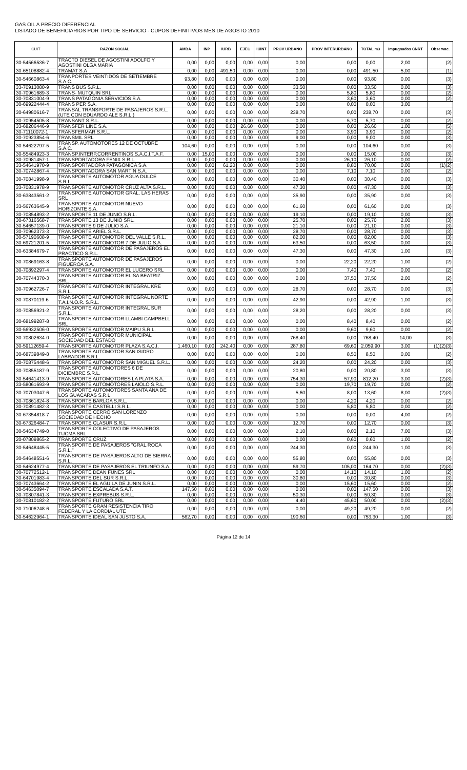GAS OIL A PRECIO DIFERENCIAL
LISTADO DE BENEFICIARIOS POR TIPO DE SERVICIO - CUPOS DEFINITIVOS MES DE AGOSTO 2010
| CUIT | RAZON SOCIAL | AMBA | INP | IURB | EJEC | IUINT | PROV URBANO | PROV INTERURBANO | TOTAL m3 | Impugnados CNRT | Observac. |
| --- | --- | --- | --- | --- | --- | --- | --- | --- | --- | --- | --- |
| 30-54566536-7 | TRACTO DIESEL DE AGOSTINI ADOLFO Y AGOSTINI OLGA MARIA | 0,00 | 0,00 | 0,00 | 0,00 | 0,00 | 0,00 | 0,00 | 0,00 | 2,00 | (2) |
| 30-65108882-4 | TRAMAT S.A | 0,00 | 0,00 | 491,50 | 0,00 | 0,00 | 0,00 | 0,00 | 491,50 | 5,00 | (1) |
| 30-54660863-4 | TRANPORTES VEINTIDOS DE SETIEMBRE S.A.C. | 93,80 | 0,00 | 0,00 | 0,00 | 0,00 | 0,00 | 0,00 | 93,80 | 0,00 | (3) |
| 33-70913080-9 | TRANS BUS S.R.L. | 0,00 | 0,00 | 0,00 | 0,00 | 0,00 | 33,50 | 0,00 | 33,50 | 0,00 | (3) |
| 30-70961689-3 | TRANS- MUTQUIN SRL | 0,00 | 0,00 | 0,00 | 0,00 | 0,00 | 0,00 | 5,80 | 5,80 | 0,00 | (2) |
| 30-70831004-9 | TRANS PATAGONIA SERVICIOS S.A. | 0,00 | 0,00 | 0,00 | 0,00 | 0,00 | 0,00 | 3,60 | 3,60 | 0,00 | (2) |
| 30-69922444-4 | TRANS PER S.A. | 0,00 | 0,00 | 0,00 | 0,00 | 0,00 | 0,00 | 0,00 | 0,00 | 3,00 | |
| 30-64980616-7 | TRANSAL TRANSPORTE DE PASAJEROS S.R.L. (UTE CON EDUARDO ALE S.R.L.) | 0,00 | 0,00 | 0,00 | 0,00 | 0,00 | 238,70 | 0,00 | 238,70 | 0,00 | (3) |
| 30-70954505-8 | TRANSANT S.R.L. | 0,00 | 0,00 | 0,00 | 0,00 | 0,00 | 0,00 | 5,70 | 5,70 | 0,00 | (2) |
| 33-68206446-9 | TRANSFER LINE S.A. | 0,00 | 0,00 | 0,00 | 26,60 | 0,00 | 0,00 | 0,00 | 26,60 | 1,00 | (5) |
| 30-71110072-1 | TRANSFERMAR S.R.L. | 0,00 | 0,00 | 0,00 | 0,00 | 0,00 | 0,00 | 3,90 | 3,90 | 0,00 | (2) |
| 30-70923854-6 | TRANSMIL SRL | 0,00 | 0,00 | 0,00 | 0,00 | 0,00 | 9,00 | 0,00 | 9,00 | 0,00 | (3) |
| 30-54622797-5 | TRANSP. AUTOMOTORES 12 DE OCTUBRE S.A.C. | 104,60 | 0,00 | 0,00 | 0,00 | 0,00 | 0,00 | 0,00 | 104,60 | 0,00 | (3) |
| 30-55484923-3 | TRANSP.INTERP.CORRENTINOS S.A.C.I.T.A.F. | 0,00 | 15,00 | 0,00 | 0,00 | 0,00 | 0,00 | 0,00 | 15,00 | 0,00 | (3) |
| 30-70981457-1 | TRANSPORTADORA FENIX S.R.L. | 0,00 | 0,00 | 0,00 | 0,00 | 0,00 | 0,00 | 26,10 | 26,10 | 0,00 | (2) |
| 33-54641970-9 | TRANSPORTADORA PATAGONICA S.A. | 0,00 | 0,00 | 61,20 | 0,00 | 0,00 | 0,00 | 8,80 | 70,00 | 0,00 | (1)(2) |
| 30-70742867-4 | TRANSPORTADORA SAN MARTIN S.A. | 0,00 | 0,00 | 0,00 | 0,00 | 0,00 | 0,00 | 7,10 | 7,10 | 0,00 | (2) |
| 30-70841998-9 | TRANSPORTE AUTOMOTOR AGUA DULCE S.R.L. | 0,00 | 0,00 | 0,00 | 0,00 | 0,00 | 30,40 | 0,00 | 30,40 | 0,00 | (3) |
| 33-70831978-9 | TRANSPORTE AUTOMOTOR CRUZ ALTA S.R.L. | 0,00 | 0,00 | 0,00 | 0,00 | 0,00 | 47,30 | 0,00 | 47,30 | 0,00 | (3) |
| 30-63843561-2 | TRANSPORTE AUTOMOTOR GRAL. LAS HERAS SRL | 0,00 | 0,00 | 0,00 | 0,00 | 0,00 | 35,90 | 0,00 | 35,90 | 0,00 | (3) |
| 33-56763645-9 | TRANSPORTE AUTOMOTOR NUEVO HORIZONTE S.A. | 0,00 | 0,00 | 0,00 | 0,00 | 0,00 | 61,60 | 0,00 | 61,60 | 0,00 | (3) |
| 30-70854893-2 | TRANSPORTE 11 DE JUNIO S.R.L. | 0,00 | 0,00 | 0,00 | 0,00 | 0,00 | 19,10 | 0,00 | 19,10 | 0,00 | (3) |
| 30-67316568-7 | TRANSPORTE 13 DE JUNIO SRL. | 0,00 | 0,00 | 0,00 | 0,00 | 0,00 | 25,70 | 0,00 | 25,70 | 2,00 | (3) |
| 30-54657139-0 | TRANSPORTE 9 DE JULIO S.A. | 0,00 | 0,00 | 0,00 | 0,00 | 0,00 | 21,10 | 0,00 | 21,10 | 0,00 | (3) |
| 30-70962373-3 | TRANSPORTE ARIEL S.R.L. | 0,00 | 0,00 | 0,00 | 0,00 | 0,00 | 28,70 | 0,00 | 28,70 | 0,00 | (3) |
| 30-57190608-9 | TRANSPORTE AUTOMOTOR DEL VALLE S.R.L. | 0,00 | 0,00 | 0,00 | 0,00 | 0,00 | 82,00 | 0,00 | 82,00 | 0,00 | (3) |
| 30-69721201-5 | TRANSPORTE AUTOMOTOR 7 DE JULIO S.A. | 0,00 | 0,00 | 0,00 | 0,00 | 0,00 | 63,50 | 0,00 | 63,50 | 0,00 | (3) |
| 30-63384679-7 | TRANSPORTE AUTOMOTOR DE PASAJEROS EL PRACTICO S.R.L. | 0,00 | 0,00 | 0,00 | 0,00 | 0,00 | 47,30 | 0,00 | 47,30 | 1,00 | (3) |
| 30-70869163-8 | TRANSPORTE AUTOMOTOR DE PASAJEROS FIGUEROA S.A. | 0,00 | 0,00 | 0,00 | 0,00 | 0,00 | 0,00 | 22,20 | 22,20 | 1,00 | (2) |
| 30-70892297-4 | TRANSPORTE AUTOMOTOR EL LUCERO SRL | 0,00 | 0,00 | 0,00 | 0,00 | 0,00 | 0,00 | 7,40 | 7,40 | 0,00 | (2) |
| 30-70744370-3 | TRANSPORTE AUTOMOTOR ELISA BEATRIZ SRL. | 0,00 | 0,00 | 0,00 | 0,00 | 0,00 | 0,00 | 37,50 | 37,50 | 2,00 | (2) |
| 30-70962726-7 | TRANSPORTE AUTOMOTOR INTEGRAL KRE S.R.L. | 0,00 | 0,00 | 0,00 | 0,00 | 0,00 | 28,70 | 0,00 | 28,70 | 0,00 | (3) |
| 30-70870119-6 | TRANSPORTE AUTOMOTOR INTEGRAL NORTE T.A.I.N.O.R. S.R.L. | 0,00 | 0,00 | 0,00 | 0,00 | 0,00 | 42,90 | 0,00 | 42,90 | 1,00 | (3) |
| 30-70856921-2 | TRANSPORTE AUTOMOTOR INTEGRAL SUR S.R.L. | 0,00 | 0,00 | 0,00 | 0,00 | 0,00 | 28,20 | 0,00 | 28,20 | 0,00 | (3) |
| 30-68199287-8 | TRANSPORTE AUTOMOTOR LLAMBI CAMPBELL SRL | 0,00 | 0,00 | 0,00 | 0,00 | 0,00 | 0,00 | 8,40 | 8,40 | 0,00 | (2) |
| 30-56932506-0 | TRANSPORTE AUTOMOTOR MAIPU S.R.L. | 0,00 | 0,00 | 0,00 | 0,00 | 0,00 | 0,00 | 9,60 | 9,60 | 0,00 | (2) |
| 30-70802634-0 | TRANSPORTE AUTOMOTOR MUNICIPAL SOCIEDAD DEL ESTADO | 0,00 | 0,00 | 0,00 | 0,00 | 0,00 | 768,40 | 0,00 | 768,40 | 14,00 | (3) |
| 30-59112659-4 | TRANSPORTE AUTOMOTOR PLAZA S.A.C.I. | 1.460,10 | 0,00 | 242,40 | 0,00 | 0,00 | 287,80 | 69,60 | 2.059,90 | 3,00 | (1)(2)(3) |
| 30-68739849-8 | TRANSPORTE AUTOMOTOR SAN ISIDRO LABRADOR S.R.L. | 0,00 | 0,00 | 0,00 | 0,00 | 0,00 | 0,00 | 8,50 | 8,50 | 0,00 | (2) |
| 30-70875448-6 | TRANSPORTE AUTOMOTOR SAN MIGUEL S.R.L. | 0,00 | 0,00 | 0,00 | 0,00 | 0,00 | 24,20 | 0,00 | 24,20 | 0,00 | (3) |
| 30-70855187-9 | TRANSPORTE AUTOMOTORES 6 DE DICIEMBRE S.R.L. | 0,00 | 0,00 | 0,00 | 0,00 | 0,00 | 20,80 | 0,00 | 20,80 | 3,00 | (3) |
| 30-54641413-9 | TRANSPORTE AUTOMOTORES LA PLATA S.A. | 0,00 | 0,00 | 0,00 | 0,00 | 0,00 | 754,30 | 57,90 | 812,20 | 3,00 | (2)(3) |
| 33-58061693-9 | TRANSPORTE AUTOMOTORES LAIOLO S.R.L. | 0,00 | 0,00 | 0,00 | 0,00 | 0,00 | 0,00 | 19,70 | 19,70 | 0,00 | (2) |
| 30-70703047-6 | TRANSPORTE AUTOMOTORES SANTA ANA DE LOS GUACARAS S.R.L. | 0,00 | 0,00 | 0,00 | 0,00 | 0,00 | 5,60 | 8,00 | 13,60 | 8,00 | (2)(3) |
| 30-70861824-8 | TRANSPORTE BARLOA S.R.L. | 0,00 | 0,00 | 0,00 | 0,00 | 0,00 | 0,00 | 4,20 | 4,20 | 0,00 | (2) |
| 30-70891482-3 | TRANSPORTE CASTELLI S.R.L. | 0,00 | 0,00 | 0,00 | 0,00 | 0,00 | 0,00 | 5,80 | 5,80 | 0,00 | (2) |
| 30-67354818-7 | TRANSPORTE CERRO SAN LORENZO SOCIEDAD DE HECHO | 0,00 | 0,00 | 0,00 | 0,00 | 0,00 | 0,00 | 0,00 | 0,00 | 4,00 | (2) |
| 30-67326484-7 | TRANSPORTE CLASUR S.R.L. | 0,00 | 0,00 | 0,00 | 0,00 | 0,00 | 12,70 | 0,00 | 12,70 | 0,00 | (3) |
| 30-54634749-0 | TRANSPORTE COLECTIVO DE PASAJEROS TUCMA SRL | 0,00 | 0,00 | 0,00 | 0,00 | 0,00 | 2,10 | 0,00 | 2,10 | 7,00 | (3) |
| 20-07809865-2 | TRANSPORTE CRUZ | 0,00 | 0,00 | 0,00 | 0,00 | 0,00 | 0,00 | 0,60 | 0,60 | 1,00 | (2) |
| 30-54648445-5 | TRANSPORTE DE PASAJEROS "GRAL.ROCA S.R.L." | 0,00 | 0,00 | 0,00 | 0,00 | 0,00 | 244,30 | 0,00 | 244,30 | 1,00 | (3) |
| 30-54648551-6 | TRANSPORTE DE PASAJEROS ALTO DE SIERRA S.R.L. | 0,00 | 0,00 | 0,00 | 0,00 | 0,00 | 55,80 | 0,00 | 55,80 | 0,00 | (3) |
| 30-54624977-4 | TRANSPORTE DE PASAJEROS EL TRIUNFO S.A. | 0,00 | 0,00 | 0,00 | 0,00 | 0,00 | 59,70 | 105,00 | 164,70 | 0,00 | (2)(3) |
| 30-70772512-1 | TRANSPORTE DEAN FUNES SRL | 0,00 | 0,00 | 0,00 | 0,00 | 0,00 | 0,00 | 14,10 | 14,10 | 1,00 | (2) |
| 30-64701983-4 | TRANSPORTE DEL SUR S.R.L. | 0,00 | 0,00 | 0,00 | 0,00 | 0,00 | 30,80 | 0,00 | 30,80 | 0,00 | (3) |
| 30-70743664-2 | TRANSPORTE EL AGUILA DE JUNIN S.R.L. | 0,00 | 0,00 | 0,00 | 0,00 | 0,00 | 0,00 | 15,60 | 15,60 | 0,00 | (2) |
| 30-54635094-7 | TRANSPORTE ESCALADA S.A.T. | 147,50 | 0,00 | 0,00 | 0,00 | 0,00 | 0,00 | 0,00 | 147,50 | 0,00 | (3) |
| 30-70807841-3 | TRANSPORTE EXPREBUS S.R.L. | 0,00 | 0,00 | 0,00 | 0,00 | 0,00 | 50,30 | 0,00 | 50,30 | 0,00 | (3) |
| 30-70810182-2 | TRANSPORTE FUTURO SRL | 0,00 | 0,00 | 0,00 | 0,00 | 0,00 | 4,40 | 45,60 | 50,00 | 0,00 | (2)(3) |
| 30-71006248-6 | TRANSPORTE GRAN RESISTENCIA TIRO FEDERAL Y LA CORDIAL UTE | 0,00 | 0,00 | 0,00 | 0,00 | 0,00 | 0,00 | 49,20 | 49,20 | 0,00 | (2) |
| 30-54622964-1 | TRANSPORTE IDEAL SAN JUSTO S.A. | 562,70 | 0,00 | 0,00 | 0,00 | 0,00 | 190,60 | 0,00 | 753,30 | 1,00 | (3) |
Página 12 de 14